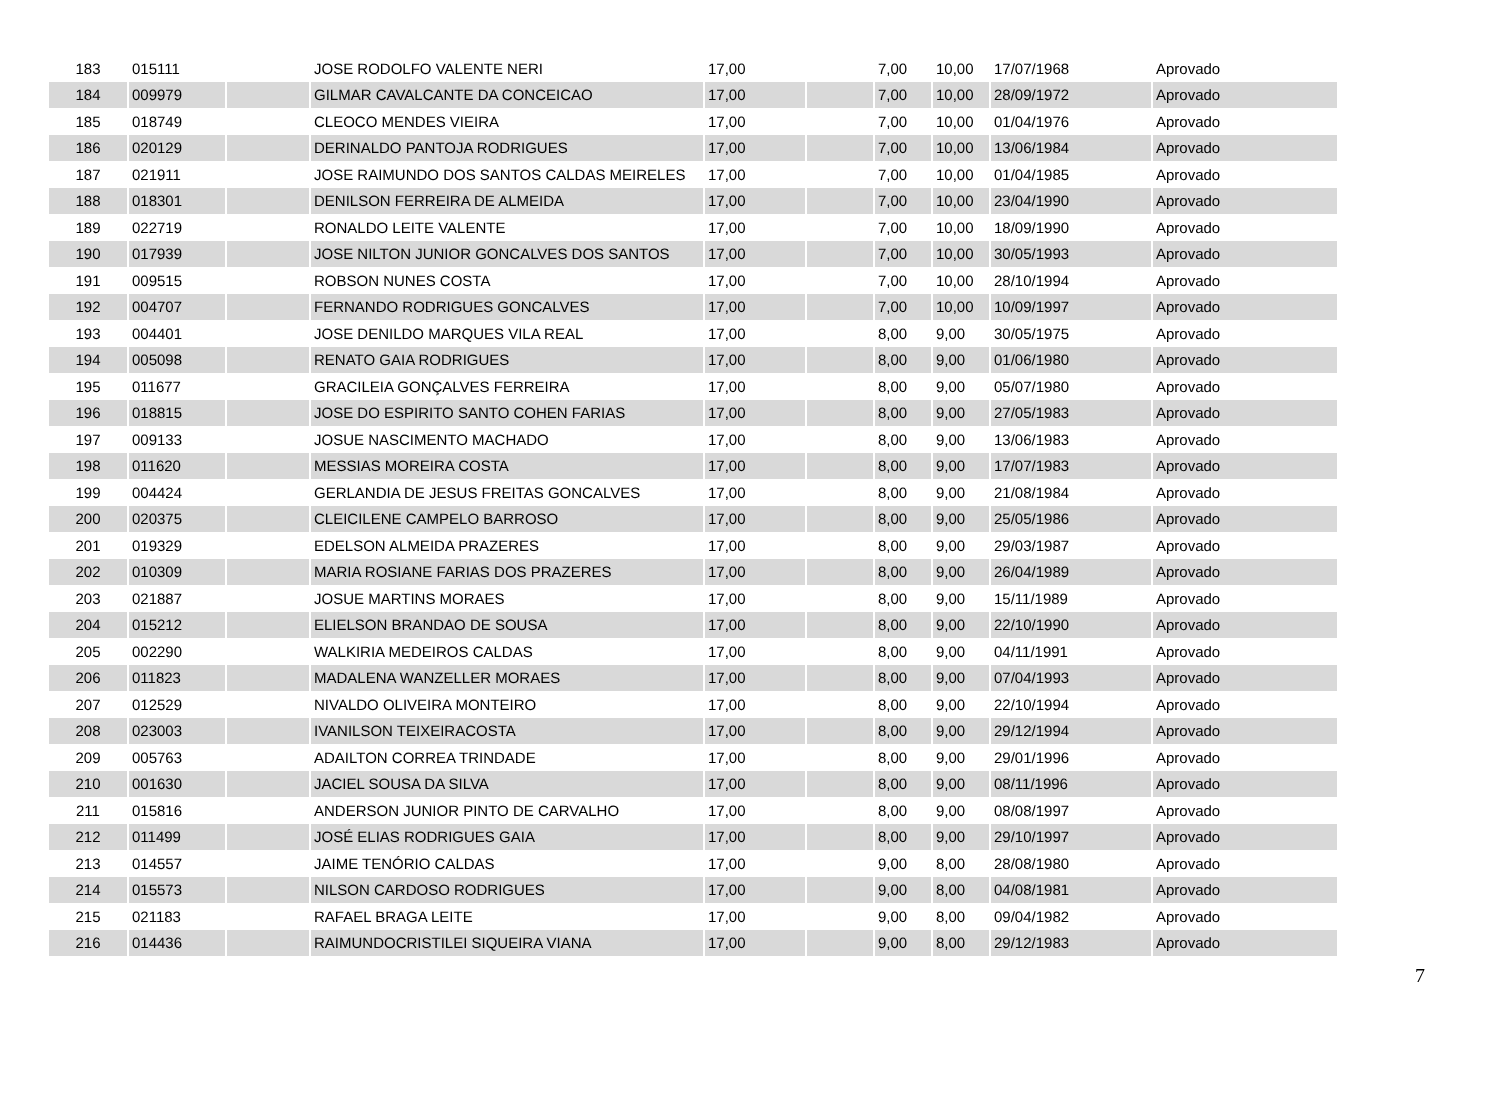| 183 | 015111 | | JOSE RODOLFO VALENTE NERI | 17,00 | | 7,00 | 10,00 | 17/07/1968 | Aprovado |
| 184 | 009979 | | GILMAR CAVALCANTE DA CONCEICAO | 17,00 | | 7,00 | 10,00 | 28/09/1972 | Aprovado |
| 185 | 018749 | | CLEOCO MENDES VIEIRA | 17,00 | | 7,00 | 10,00 | 01/04/1976 | Aprovado |
| 186 | 020129 | | DERINALDO PANTOJA RODRIGUES | 17,00 | | 7,00 | 10,00 | 13/06/1984 | Aprovado |
| 187 | 021911 | | JOSE RAIMUNDO DOS SANTOS CALDAS MEIRELES | 17,00 | | 7,00 | 10,00 | 01/04/1985 | Aprovado |
| 188 | 018301 | | DENILSON FERREIRA DE ALMEIDA | 17,00 | | 7,00 | 10,00 | 23/04/1990 | Aprovado |
| 189 | 022719 | | RONALDO LEITE VALENTE | 17,00 | | 7,00 | 10,00 | 18/09/1990 | Aprovado |
| 190 | 017939 | | JOSE NILTON JUNIOR GONCALVES DOS SANTOS | 17,00 | | 7,00 | 10,00 | 30/05/1993 | Aprovado |
| 191 | 009515 | | ROBSON NUNES COSTA | 17,00 | | 7,00 | 10,00 | 28/10/1994 | Aprovado |
| 192 | 004707 | | FERNANDO RODRIGUES GONCALVES | 17,00 | | 7,00 | 10,00 | 10/09/1997 | Aprovado |
| 193 | 004401 | | JOSE DENILDO MARQUES VILA REAL | 17,00 | | 8,00 | 9,00 | 30/05/1975 | Aprovado |
| 194 | 005098 | | RENATO GAIA RODRIGUES | 17,00 | | 8,00 | 9,00 | 01/06/1980 | Aprovado |
| 195 | 011677 | | GRACILEIA GONÇALVES FERREIRA | 17,00 | | 8,00 | 9,00 | 05/07/1980 | Aprovado |
| 196 | 018815 | | JOSE DO ESPIRITO SANTO COHEN FARIAS | 17,00 | | 8,00 | 9,00 | 27/05/1983 | Aprovado |
| 197 | 009133 | | JOSUE NASCIMENTO MACHADO | 17,00 | | 8,00 | 9,00 | 13/06/1983 | Aprovado |
| 198 | 011620 | | MESSIAS MOREIRA COSTA | 17,00 | | 8,00 | 9,00 | 17/07/1983 | Aprovado |
| 199 | 004424 | | GERLANDIA DE JESUS FREITAS GONCALVES | 17,00 | | 8,00 | 9,00 | 21/08/1984 | Aprovado |
| 200 | 020375 | | CLEICILENE CAMPELO BARROSO | 17,00 | | 8,00 | 9,00 | 25/05/1986 | Aprovado |
| 201 | 019329 | | EDELSON ALMEIDA PRAZERES | 17,00 | | 8,00 | 9,00 | 29/03/1987 | Aprovado |
| 202 | 010309 | | MARIA ROSIANE FARIAS DOS PRAZERES | 17,00 | | 8,00 | 9,00 | 26/04/1989 | Aprovado |
| 203 | 021887 | | JOSUE MARTINS MORAES | 17,00 | | 8,00 | 9,00 | 15/11/1989 | Aprovado |
| 204 | 015212 | | ELIELSON BRANDAO DE SOUSA | 17,00 | | 8,00 | 9,00 | 22/10/1990 | Aprovado |
| 205 | 002290 | | WALKIRIA MEDEIROS CALDAS | 17,00 | | 8,00 | 9,00 | 04/11/1991 | Aprovado |
| 206 | 011823 | | MADALENA WANZELLER MORAES | 17,00 | | 8,00 | 9,00 | 07/04/1993 | Aprovado |
| 207 | 012529 | | NIVALDO OLIVEIRA MONTEIRO | 17,00 | | 8,00 | 9,00 | 22/10/1994 | Aprovado |
| 208 | 023003 | | IVANILSON TEIXEIRACOSTA | 17,00 | | 8,00 | 9,00 | 29/12/1994 | Aprovado |
| 209 | 005763 | | ADAILTON CORREA TRINDADE | 17,00 | | 8,00 | 9,00 | 29/01/1996 | Aprovado |
| 210 | 001630 | | JACIEL SOUSA DA SILVA | 17,00 | | 8,00 | 9,00 | 08/11/1996 | Aprovado |
| 211 | 015816 | | ANDERSON JUNIOR PINTO DE CARVALHO | 17,00 | | 8,00 | 9,00 | 08/08/1997 | Aprovado |
| 212 | 011499 | | JOSÉ ELIAS RODRIGUES GAIA | 17,00 | | 8,00 | 9,00 | 29/10/1997 | Aprovado |
| 213 | 014557 | | JAIME TENÓRIO CALDAS | 17,00 | | 9,00 | 8,00 | 28/08/1980 | Aprovado |
| 214 | 015573 | | NILSON CARDOSO RODRIGUES | 17,00 | | 9,00 | 8,00 | 04/08/1981 | Aprovado |
| 215 | 021183 | | RAFAEL BRAGA LEITE | 17,00 | | 9,00 | 8,00 | 09/04/1982 | Aprovado |
| 216 | 014436 | | RAIMUNDOCRISTILEI SIQUEIRA VIANA | 17,00 | | 9,00 | 8,00 | 29/12/1983 | Aprovado |
7